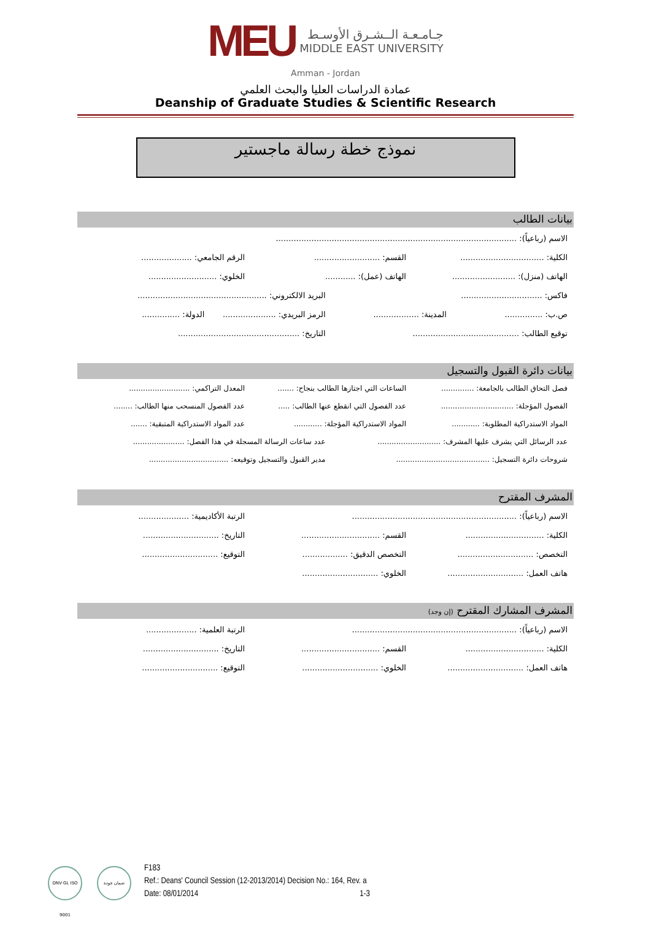MEU
جـامـعـة الــشـرق الأوسـط
MIDDLE EAST UNIVERSITY
Amman - Jordan
عمادة الدراسات العليا والبحث العلمي
Deanship of Graduate Studies & Scientific Research
نموذج خطة رسالة ماجستير
بيانات الطالب
الاسم (رباعياً): ...............................................................................................
الكلية: .................................
القسم: ..........................
الرقم الجامعي: ....................
الهاتف (منزل): .........................
الهاتف (عمل): ............ الخلوي: ...........................
فاكس: ................................
البريد الالكتروني: ...................................................
ص.ب: ............... المدينة: .................. الرمز البريدي: .....................
الدولة: ...............
توقيع الطالب: ..........................................
التاريخ: ................................................
بيانات دائرة القبول والتسجيل
فصل التحاق الطالب بالجامعة: ..............
الساعات التي اجتازها الطالب بنجاح: .......
المعدل التراكمي: ..........................
الفصول المؤجلة: ...............................
عدد الفصول التي انقطع عنها الطالب: .....
عدد الفصول المنسحب منها الطالب: ........
المواد الاستدراكية المطلوبة: ............
المواد الاستدراكية المؤجلة: ............
عدد المواد الاستدراكية المتبقية: .......
عدد الرسائل التي يشرف عليها المشرف: ...........................
عدد ساعات الرسالة المسجلة في هذا الفصل: ......................
شروحات دائرة التسجيل: ........................................
مدير القبول والتسجيل وتوقيعه: ..................................
المشرف المقترح
الاسم (رباعياً): .................................................................
الرتبة الأكاديمية: ....................
الكلية: ...............................
القسم: ...............................
التاريخ: ..............................
التخصص: ..............................
التخصص الدقيق: ..................
التوقيع: ..............................
هاتف العمل: ..............................
الخلوي: ..............................
المشرف المشارك المقترح (إن وجد)
الاسم (رباعياً): .................................................................
الرتبة العلمية: ....................
الكلية: ...............................
القسم: ...............................
التاريخ: ..............................
هاتف العمل: ..............................
الخلوي: ..............................
التوقيع: ..............................
DNV·GL ISO 9001
ضمان جودة
F183
Ref.: Deans' Council Session (12-2013/2014) Decision No.: 164, Rev. a
Date: 08/01/2014 1-3